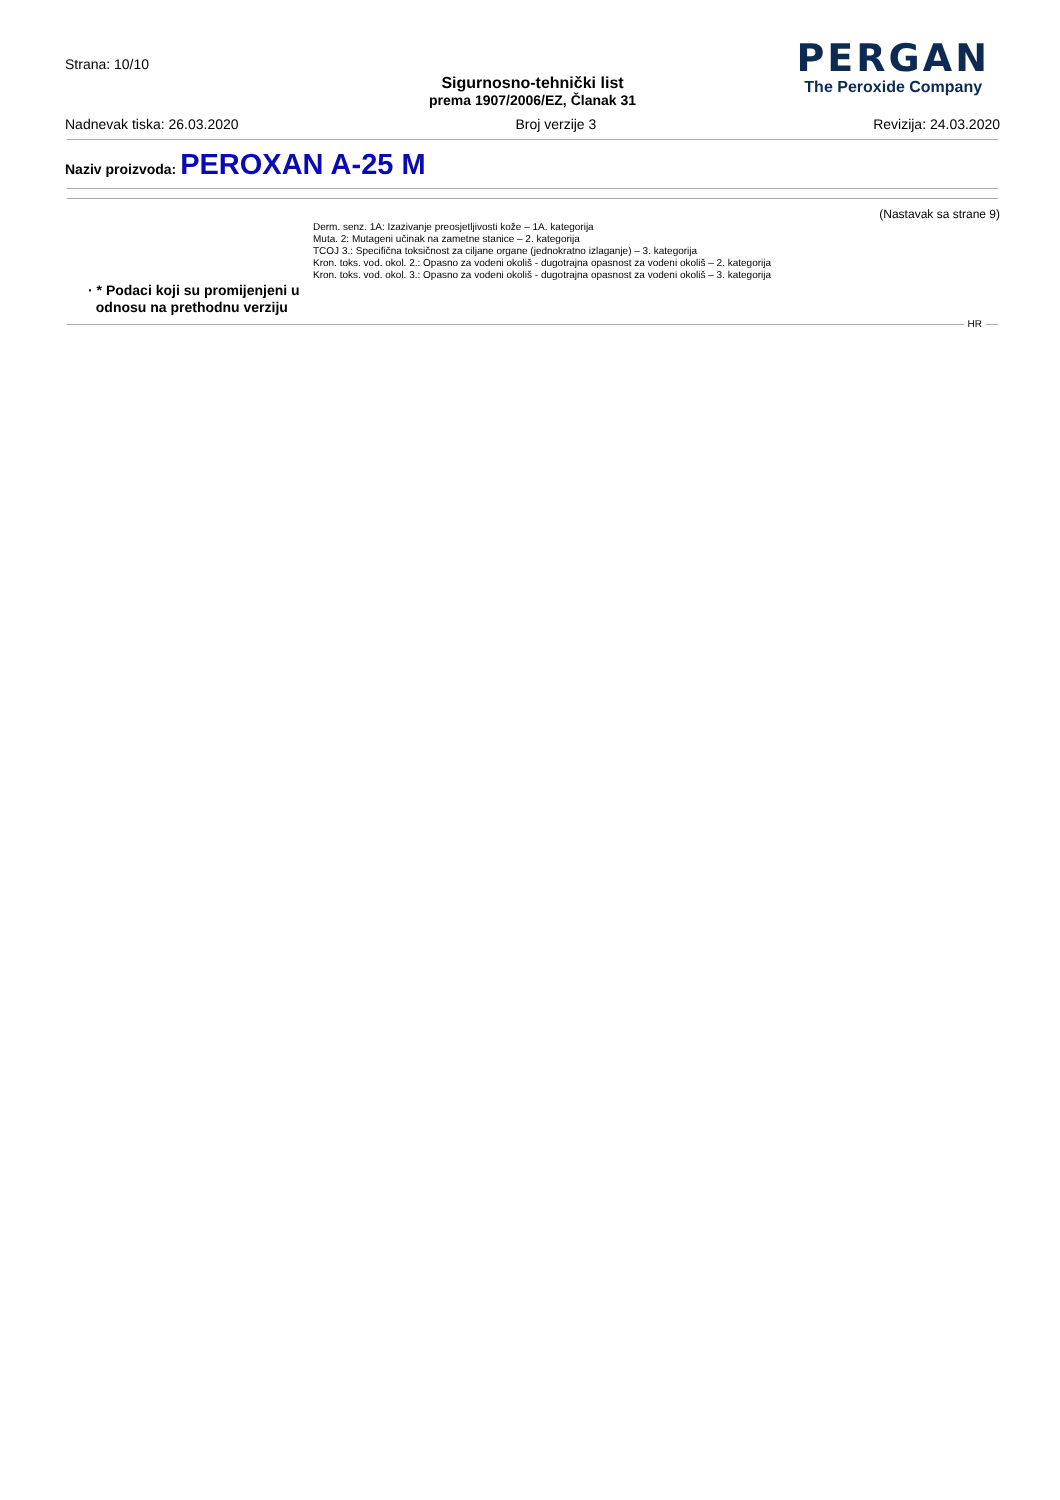Strana: 10/10
Sigurnosno-tehnički list
prema 1907/2006/EZ, Članak 31
PERGAN
The Peroxide Company
Nadnevak tiska: 26.03.2020 Broj verzije 3 Revizija: 24.03.2020
Naziv proizvoda: PEROXAN A-25 M
(Nastavak sa strane 9)
Derm. senz. 1A: Izazivanje preosjetljivosti kože – 1A. kategorija
Muta. 2: Mutageni učinak na zametne stanice – 2. kategorija
TCOJ 3.: Specifična toksičnost za ciljane organe (jednokratno izlaganje) – 3. kategorija
Kron. toks. vod. okol. 2.: Opasno za vodeni okoliš - dugotrajna opasnost za vodeni okoliš – 2. kategorija
Kron. toks. vod. okol. 3.: Opasno za vodeni okoliš - dugotrajna opasnost za vodeni okoliš – 3. kategorija
· * Podaci koji su promijenjeni u
odnosu na prethodnu verziju
HR